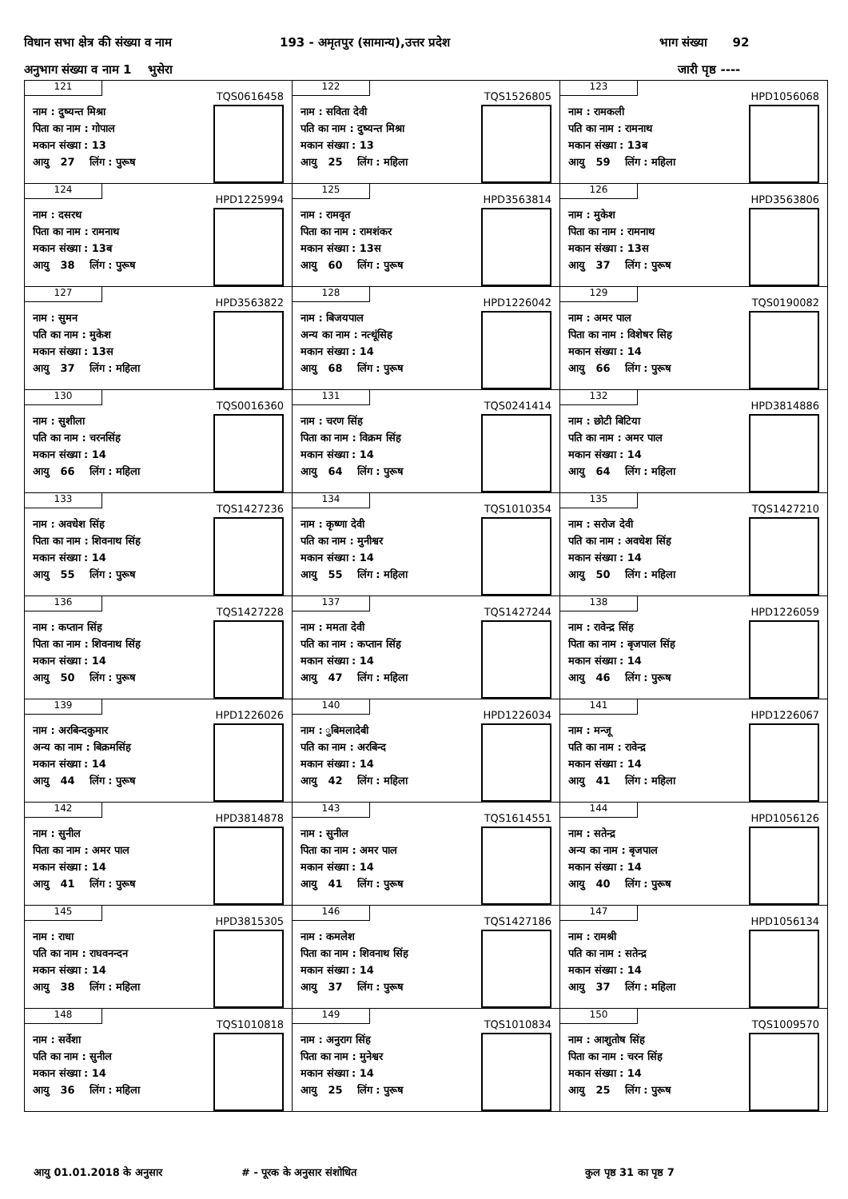विधान सभा क्षेत्र की संख्या व नाम 193 - अमृतपुर (सामान्य),उत्तर प्रदेश भाग संख्या 92
अनुभाग संख्या व नाम 1 भुसेरा जारी पृष्ठ ----
| 121 TQS0616458 नाम : दुष्यन्त मिश्रा पिता का नाम : गोपाल मकान संख्या : 13 आयु 27 लिंग : पुरूष | 122 TQS1526805 नाम : सविता देवी पति का नाम : दुष्यन्त मिश्रा मकान संख्या : 13 आयु 25 लिंग : महिला | 123 HPD1056068 नाम : रामकली पति का नाम : रामनाथ मकान संख्या : 13ब आयु 59 लिंग : महिला |
| 124 HPD1225994 नाम : दसरथ पिता का नाम : रामनाथ मकान संख्या : 13ब आयु 38 लिंग : पुरूष | 125 HPD3563814 नाम : रामवृत पिता का नाम : रामशंकर मकान संख्या : 13स आयु 60 लिंग : पुरूष | 126 HPD3563806 नाम : मुकेश पिता का नाम : रामनाथ मकान संख्या : 13स आयु 37 लिंग : पुरूष |
| 127 HPD3563822 नाम : सुमन पति का नाम : मुकेश मकान संख्या : 13स आयु 37 लिंग : महिला | 128 HPD1226042 नाम : बिजयपाल अन्य का नाम : नत्थूंसिह मकान संख्या : 14 आयु 68 लिंग : पुरूष | 129 TQS0190082 नाम : अमर पाल पिता का नाम : विशेषर सिह मकान संख्या : 14 आयु 66 लिंग : पुरूष |
| 130 TQS0016360 नाम : सुशीला पति का नाम : चरनसिंह मकान संख्या : 14 आयु 66 लिंग : महिला | 131 TQS0241414 नाम : चरण सिंह पिता का नाम : विक्रम सिंह मकान संख्या : 14 आयु 64 लिंग : पुरूष | 132 HPD3814886 नाम : छोटी बिटिया पति का नाम : अमर पाल मकान संख्या : 14 आयु 64 लिंग : महिला |
| 133 TQS1427236 नाम : अवधेश सिंह पिता का नाम : शिवनाथ सिंह मकान संख्या : 14 आयु 55 लिंग : पुरूष | 134 TQS1010354 नाम : कृष्णा देवी पति का नाम : मुनीश्वर मकान संख्या : 14 आयु 55 लिंग : महिला | 135 TQS1427210 नाम : सरोज देवी पति का नाम : अवधेश सिंह मकान संख्या : 14 आयु 50 लिंग : महिला |
| 136 TQS1427228 नाम : कप्तान सिंह पिता का नाम : शिवनाथ सिंह मकान संख्या : 14 आयु 50 लिंग : पुरूष | 137 TQS1427244 नाम : ममता देवी पति का नाम : कप्तान सिंह मकान संख्या : 14 आयु 47 लिंग : महिला | 138 HPD1226059 नाम : रावेन्द्र सिंह पिता का नाम : बृजपाल सिंह मकान संख्या : 14 आयु 46 लिंग : पुरूष |
| 139 HPD1226026 नाम : अरबिन्दकुमार अन्य का नाम : बिक्रमसिंह मकान संख्या : 14 आयु 44 लिंग : पुरूष | 140 HPD1226034 नाम : ुबिमलादेबी पति का नाम : अरबिन्द मकान संख्या : 14 आयु 42 लिंग : महिला | 141 HPD1226067 नाम : मन्जू पति का नाम : रावेन्द्र मकान संख्या : 14 आयु 41 लिंग : महिला |
| 142 HPD3814878 नाम : सुनील पिता का नाम : अमर पाल मकान संख्या : 14 आयु 41 लिंग : पुरूष | 143 TQS1614551 नाम : सुनील पिता का नाम : अमर पाल मकान संख्या : 14 आयु 41 लिंग : पुरूष | 144 HPD1056126 नाम : सतेन्द्र अन्य का नाम : बृजपाल मकान संख्या : 14 आयु 40 लिंग : पुरूष |
| 145 HPD3815305 नाम : राधा पति का नाम : राघवनन्दन मकान संख्या : 14 आयु 38 लिंग : महिला | 146 TQS1427186 नाम : कमलेश पिता का नाम : शिवनाथ सिंह मकान संख्या : 14 आयु 37 लिंग : पुरूष | 147 HPD1056134 नाम : रामश्री पति का नाम : सतेन्द्र मकान संख्या : 14 आयु 37 लिंग : महिला |
| 148 TQS1010818 नाम : सर्वेशा पति का नाम : सुनील मकान संख्या : 14 आयु 36 लिंग : महिला | 149 TQS1010834 नाम : अनुराग सिंह पिता का नाम : मुनेश्वर मकान संख्या : 14 आयु 25 लिंग : पुरूष | 150 TQS1009570 नाम : आशुतोष सिंह पिता का नाम : चरन सिंह मकान संख्या : 14 आयु 25 लिंग : पुरूष |
आयु 01.01.2018 के अनुसार # - पूरक के अनुसार संशोधित कुल पृष्ठ 31 का पृष्ठ 7